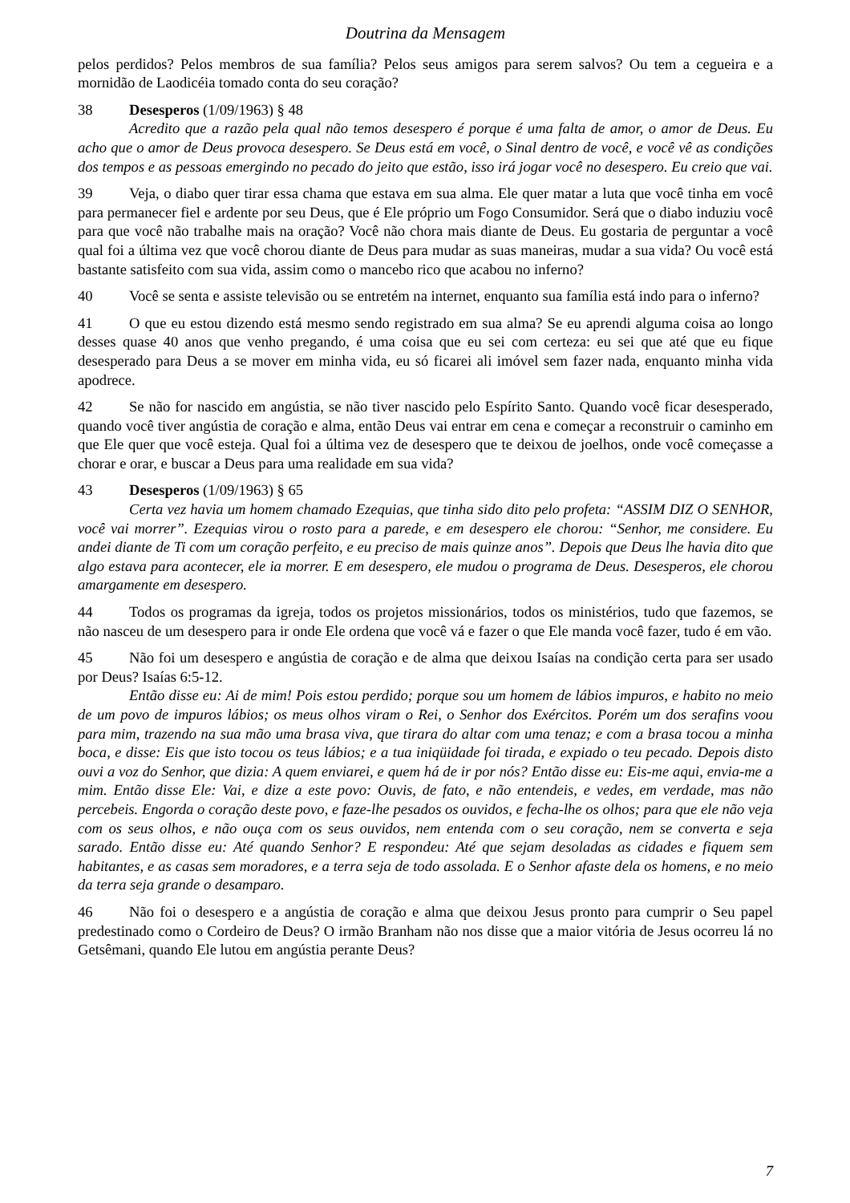Doutrina da Mensagem
pelos perdidos? Pelos membros de sua família? Pelos seus amigos para serem salvos? Ou tem a cegueira e a mornidão de Laodicéia tomado conta do seu coração?
38 Desesperos (1/09/1963) § 48
Acredito que a razão pela qual não temos desespero é porque é uma falta de amor, o amor de Deus. Eu acho que o amor de Deus provoca desespero. Se Deus está em você, o Sinal dentro de você, e você vê as condições dos tempos e as pessoas emergindo no pecado do jeito que estão, isso irá jogar você no desespero. Eu creio que vai.
39 Veja, o diabo quer tirar essa chama que estava em sua alma. Ele quer matar a luta que você tinha em você para permanecer fiel e ardente por seu Deus, que é Ele próprio um Fogo Consumidor. Será que o diabo induziu você para que você não trabalhe mais na oração? Você não chora mais diante de Deus. Eu gostaria de perguntar a você qual foi a última vez que você chorou diante de Deus para mudar as suas maneiras, mudar a sua vida? Ou você está bastante satisfeito com sua vida, assim como o mancebo rico que acabou no inferno?
40 Você se senta e assiste televisão ou se entretém na internet, enquanto sua família está indo para o inferno?
41 O que eu estou dizendo está mesmo sendo registrado em sua alma? Se eu aprendi alguma coisa ao longo desses quase 40 anos que venho pregando, é uma coisa que eu sei com certeza: eu sei que até que eu fique desesperado para Deus a se mover em minha vida, eu só ficarei ali imóvel sem fazer nada, enquanto minha vida apodrece.
42 Se não for nascido em angústia, se não tiver nascido pelo Espírito Santo. Quando você ficar desesperado, quando você tiver angústia de coração e alma, então Deus vai entrar em cena e começar a reconstruir o caminho em que Ele quer que você esteja. Qual foi a última vez de desespero que te deixou de joelhos, onde você começasse a chorar e orar, e buscar a Deus para uma realidade em sua vida?
43 Desesperos (1/09/1963) § 65
Certa vez havia um homem chamado Ezequias, que tinha sido dito pelo profeta: “ASSIM DIZ O SENHOR, você vai morrer”. Ezequias virou o rosto para a parede, e em desespero ele chorou: “Senhor, me considere. Eu andei diante de Ti com um coração perfeito, e eu preciso de mais quinze anos”. Depois que Deus lhe havia dito que algo estava para acontecer, ele ia morrer. E em desespero, ele mudou o programa de Deus. Desesperos, ele chorou amargamente em desespero.
44 Todos os programas da igreja, todos os projetos missionários, todos os ministérios, tudo que fazemos, se não nasceu de um desespero para ir onde Ele ordena que você vá e fazer o que Ele manda você fazer, tudo é em vão.
45 Não foi um desespero e angústia de coração e de alma que deixou Isaías na condição certa para ser usado por Deus? Isaías 6:5-12.
Então disse eu: Ai de mim! Pois estou perdido; porque sou um homem de lábios impuros, e habito no meio de um povo de impuros lábios; os meus olhos viram o Rei, o Senhor dos Exércitos. Porém um dos serafins voou para mim, trazendo na sua mão uma brasa viva, que tirara do altar com uma tenaz; e com a brasa tocou a minha boca, e disse: Eis que isto tocou os teus lábios; e a tua iniqüidade foi tirada, e expiado o teu pecado. Depois disto ouvi a voz do Senhor, que dizia: A quem enviarei, e quem há de ir por nós? Então disse eu: Eis-me aqui, envia-me a mim. Então disse Ele: Vai, e dize a este povo: Ouvis, de fato, e não entendeis, e vedes, em verdade, mas não percebeis. Engorda o coração deste povo, e faze-lhe pesados os ouvidos, e fecha-lhe os olhos; para que ele não veja com os seus olhos, e não ouça com os seus ouvidos, nem entenda com o seu coração, nem se converta e seja sarado. Então disse eu: Até quando Senhor? E respondeu: Até que sejam desoladas as cidades e fiquem sem habitantes, e as casas sem moradores, e a terra seja de todo assolada. E o Senhor afaste dela os homens, e no meio da terra seja grande o desamparo.
46 Não foi o desespero e a angústia de coração e alma que deixou Jesus pronto para cumprir o Seu papel predestinado como o Cordeiro de Deus? O irmão Branham não nos disse que a maior vitória de Jesus ocorreu lá no Getsêmani, quando Ele lutou em angústia perante Deus?
7